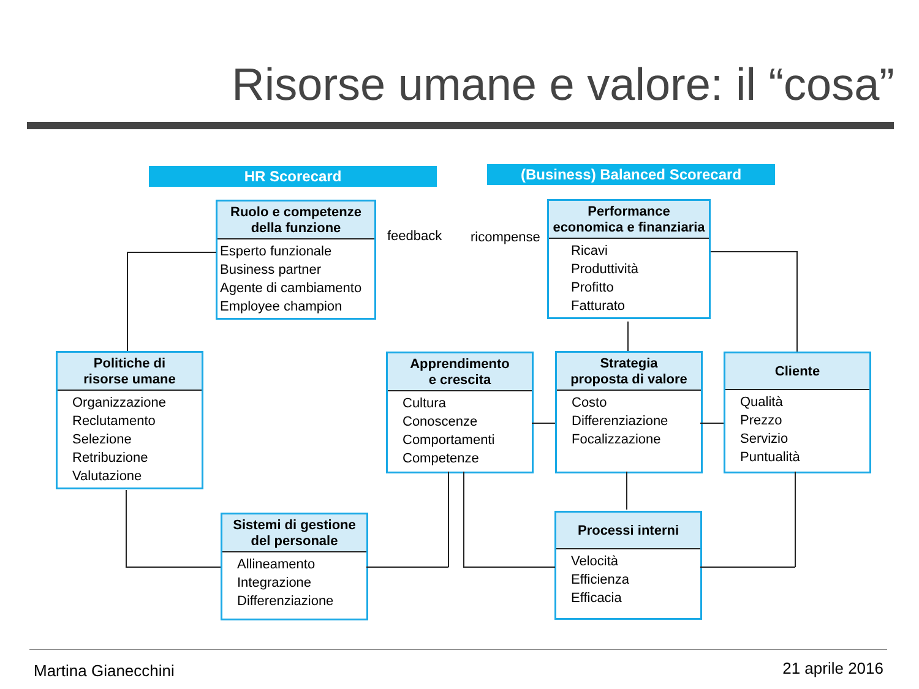Risorse umane e valore: il “cosa”
HR Scorecard (Business) Balanced Scorecard
Ruolo e competenze
della funzione
Esperto funzionale
Business partner
Agente di cambiamento
Employee champion
feedback ricompense
Performance
economica e finanziaria
Ricavi
Produttività
Profitto
Fatturato
Politiche di
risorse umane
Organizzazione
Reclutamento
Selezione
Retribuzione
Valutazione
Apprendimento
e crescita
Cultura
Conoscenze
Comportamenti
Competenze
Strategia
proposta di valore
Costo
Differenziazione
Focalizzazione
Cliente
Qualità
Prezzo
Servizio
Puntualità
Sistemi di gestione
del personale
Allineamento
Integrazione
Differenziazione
Processi interni
Velocità
Efficienza
Efficacia
Martina Gianecchini 21 aprile 2016